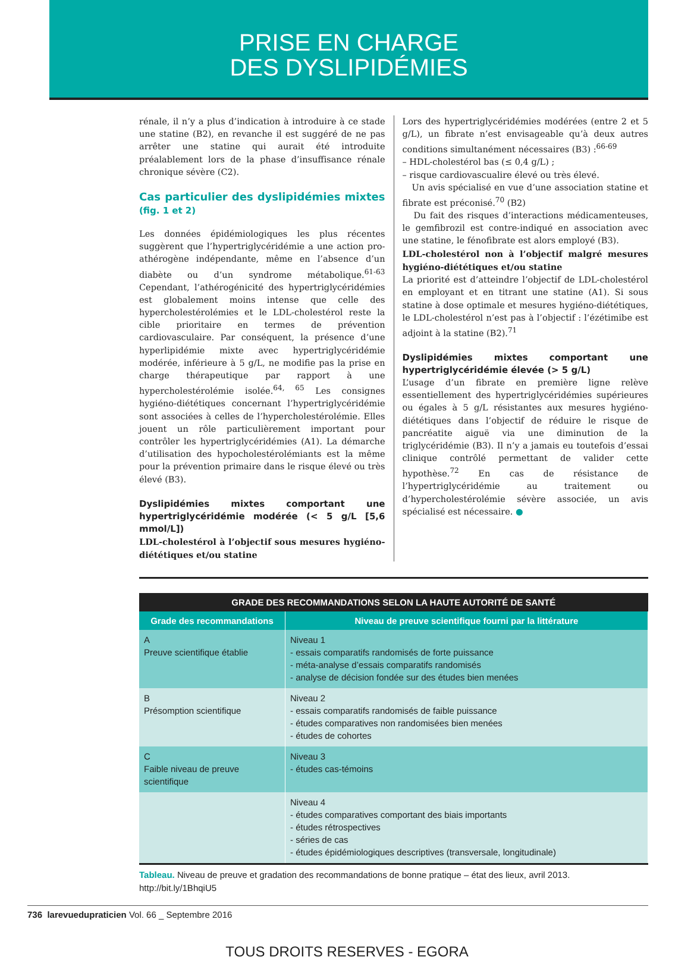PRISE EN CHARGE
DES DYSLIPIDÉMIES
rénale, il n’y a plus d’indication à introduire à ce stade une statine (B2), en revanche il est suggéré de ne pas arrêter une statine qui aurait été introduite préalablement lors de la phase d’insuffisance rénale chronique sévère (C2).
Cas particulier des dyslipidémies mixtes (fig. 1 et 2)
Les données épidémiologiques les plus récentes suggèrent que l’hypertriglycéridémie a une action pro-athérogène indépendante, même en l’absence d’un diabète ou d’un syndrome métabolique.<sup>61-63</sup> Cependant, l’athérogénicité des hypertriglycéridémies est globalement moins intense que celle des hypercholestérolémies et le LDL-cholestérol reste la cible prioritaire en termes de prévention cardiovasculaire. Par conséquent, la présence d’une hyperlipidémie mixte avec hypertriglycéridémie modérée, inférieure à 5 g/L, ne modifie pas la prise en charge thérapeutique par rapport à une hypercholestérolémie isolée.<sup>64, 65</sup> Les consignes hygiéno-diététiques concernant l’hypertriglycéridémie sont associées à celles de l’hypercholestérolémie. Elles jouent un rôle particulièrement important pour contrôler les hypertriglycéridémies (A1). La démarche d’utilisation des hypocholestérolémiants est la même pour la prévention primaire dans le risque élevé ou très élevé (B3).
Dyslipidémies mixtes comportant une hypertriglycéridémie modérée (< 5 g/L [5,6 mmol/L])
LDL-cholestérol à l’objectif sous mesures hygiéno-diététiques et/ou statine
Lors des hypertriglycéridémies modérées (entre 2 et 5 g/L), un fibrate n’est envisageable qu’à deux autres conditions simultanément nécessaires (B3) :<sup>66-69</sup>
– HDL-cholestérol bas (≤ 0,4 g/L) ;
– risque cardiovascualire élevé ou très élevé.
Un avis spécialisé en vue d’une association statine et fibrate est préconisé.<sup>70</sup> (B2)
Du fait des risques d’interactions médicamenteuses, le gemfibrozil est contre-indiqué en association avec une statine, le fénofibrate est alors employé (B3).
LDL-cholestérol non à l’objectif malgré mesures hygiéno-diététiques et/ou statine
La priorité est d’atteindre l’objectif de LDL-cholestérol en employant et en titrant une statine (A1). Si sous statine à dose optimale et mesures hygiéno-diététiques, le LDL-cholestérol n’est pas à l’objectif : l’ézétimibe est adjoint à la statine (B2).<sup>71</sup>
Dyslipidémies mixtes comportant une hypertriglycéridémie élevée (> 5 g/L)
L’usage d’un fibrate en première ligne relève essentiellement des hypertriglycéridémies supérieures ou égales à 5 g/L résistantes aux mesures hygiéno-diététiques dans l’objectif de réduire le risque de pancréatite aiguë via une diminution de la triglycéridémie (B3). Il n’y a jamais eu toutefois d’essai clinique contrôlé permettant de valider cette hypothèse.<sup>72</sup> En cas de résistance de l’hypertriglycéridémie au traitement ou d’hypercholestérolémie sévère associée, un avis spécialisé est nécessaire. ●
| GRADE DES RECOMMANDATIONS SELON LA HAUTE AUTORITÉ DE SANTÉ | |
| --- | --- |
| Grade des recommandations | Niveau de preuve scientifique fourni par la littérature |
| A Preuve scientifique établie | Niveau 1 - essais comparatifs randomisés de forte puissance - méta-analyse d’essais comparatifs randomisés - analyse de décision fondée sur des études bien menées |
| B Présomption scientifique | Niveau 2 - essais comparatifs randomisés de faible puissance - études comparatives non randomisées bien menées - études de cohortes |
| C Faible niveau de preuve scientifique | Niveau 3 - études cas-témoins |
| | Niveau 4 - études comparatives comportant des biais importants - études rétrospectives - séries de cas - études épidémiologiques descriptives (transversale, longitudinale) |
Tableau. Niveau de preuve et gradation des recommandations de bonne pratique – état des lieux, avril 2013.
http://bit.ly/1BhqiU5
736 larevuedupraticien Vol. 66 _ Septembre 2016
TOUS DROITS RESERVES - EGORA